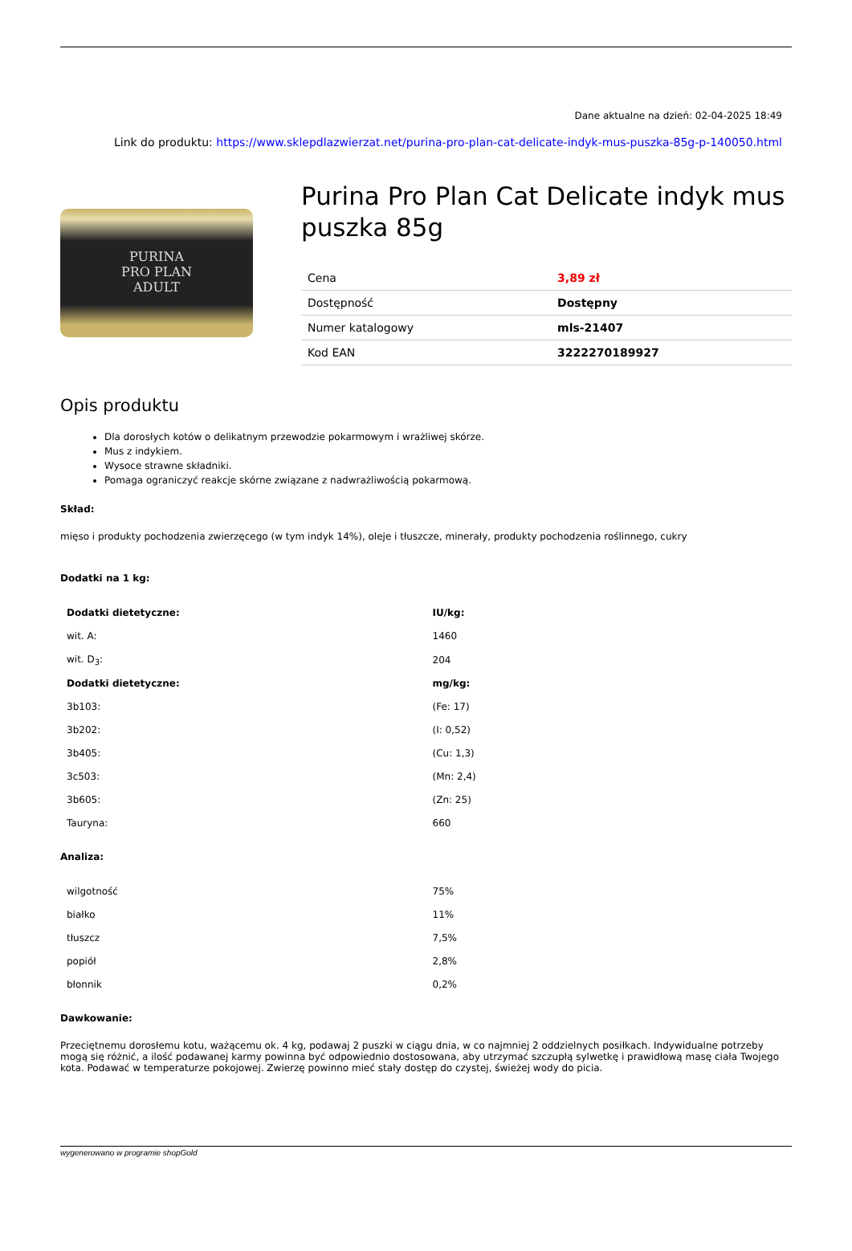Dane aktualne na dzień: 02-04-2025 18:49
Link do produktu: https://www.sklepdlazwierzat.net/purina-pro-plan-cat-delicate-indyk-mus-puszka-85g-p-140050.html
PURINA
PRO PLAN
ADULT
Purina Pro Plan Cat Delicate indyk mus puszka 85g
| Cena | 3,89 zł |
| Dostępność | Dostępny |
| Numer katalogowy | mls-21407 |
| Kod EAN | 3222270189927 |
Opis produktu
Dla dorosłych kotów o delikatnym przewodzie pokarmowym i wrażliwej skórze.
Mus z indykiem.
Wysoce strawne składniki.
Pomaga ograniczyć reakcje skórne związane z nadwrażliwością pokarmową.
Skład:
mięso i produkty pochodzenia zwierzęcego (w tym indyk 14%), oleje i tłuszcze, minerały, produkty pochodzenia roślinnego, cukry
Dodatki na 1 kg:
| Dodatki dietetyczne: | IU/kg: |
| --- | --- |
| wit. A: | 1460 |
| wit. D<sub>3</sub>: | 204 |
| Dodatki dietetyczne: | mg/kg: |
| 3b103: | (Fe: 17) |
| 3b202: | (I: 0,52) |
| 3b405: | (Cu: 1,3) |
| 3c503: | (Mn: 2,4) |
| 3b605: | (Zn: 25) |
| Tauryna: | 660 |
Analiza:
| wilgotność | 75% |
| białko | 11% |
| tłuszcz | 7,5% |
| popiół | 2,8% |
| błonnik | 0,2% |
Dawkowanie:
Przeciętnemu dorosłemu kotu, ważącemu ok. 4 kg, podawaj 2 puszki w ciągu dnia, w co najmniej 2 oddzielnych posiłkach. Indywidualne potrzeby mogą się różnić, a ilość podawanej karmy powinna być odpowiednio dostosowana, aby utrzymać szczupłą sylwetkę i prawidłową masę ciała Twojego kota. Podawać w temperaturze pokojowej. Zwierzę powinno mieć stały dostęp do czystej, świeżej wody do picia.
wygenerowano w programie shopGold